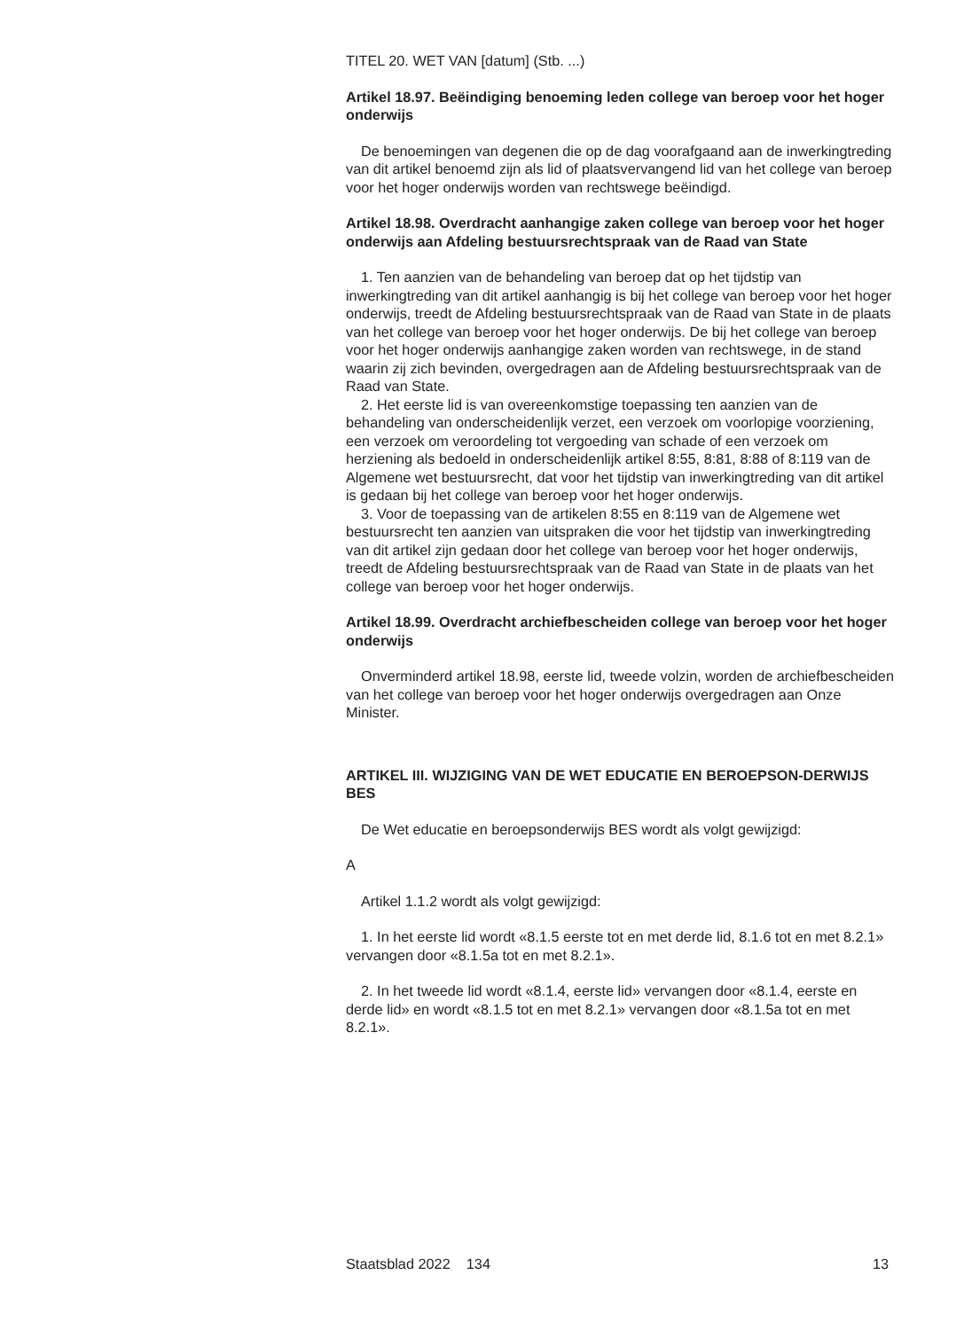TITEL 20. WET VAN [datum] (Stb. ...)
Artikel 18.97. Beëindiging benoeming leden college van beroep voor het hoger onderwijs
De benoemingen van degenen die op de dag voorafgaand aan de inwerkingtreding van dit artikel benoemd zijn als lid of plaatsvervangend lid van het college van beroep voor het hoger onderwijs worden van rechtswege beëindigd.
Artikel 18.98. Overdracht aanhangige zaken college van beroep voor het hoger onderwijs aan Afdeling bestuursrechtspraak van de Raad van State
1. Ten aanzien van de behandeling van beroep dat op het tijdstip van inwerkingtreding van dit artikel aanhangig is bij het college van beroep voor het hoger onderwijs, treedt de Afdeling bestuursrechtspraak van de Raad van State in de plaats van het college van beroep voor het hoger onderwijs. De bij het college van beroep voor het hoger onderwijs aanhangige zaken worden van rechtswege, in de stand waarin zij zich bevinden, overgedragen aan de Afdeling bestuursrechtspraak van de Raad van State.
2. Het eerste lid is van overeenkomstige toepassing ten aanzien van de behandeling van onderscheidenlijk verzet, een verzoek om voorlopige voorziening, een verzoek om veroordeling tot vergoeding van schade of een verzoek om herziening als bedoeld in onderscheidenlijk artikel 8:55, 8:81, 8:88 of 8:119 van de Algemene wet bestuursrecht, dat voor het tijdstip van inwerkingtreding van dit artikel is gedaan bij het college van beroep voor het hoger onderwijs.
3. Voor de toepassing van de artikelen 8:55 en 8:119 van de Algemene wet bestuursrecht ten aanzien van uitspraken die voor het tijdstip van inwerkingtreding van dit artikel zijn gedaan door het college van beroep voor het hoger onderwijs, treedt de Afdeling bestuursrechtspraak van de Raad van State in de plaats van het college van beroep voor het hoger onderwijs.
Artikel 18.99. Overdracht archiefbescheiden college van beroep voor het hoger onderwijs
Onverminderd artikel 18.98, eerste lid, tweede volzin, worden de archiefbescheiden van het college van beroep voor het hoger onderwijs overgedragen aan Onze Minister.
ARTIKEL III. WIJZIGING VAN DE WET EDUCATIE EN BEROEPSON-DERWIJS BES
De Wet educatie en beroepsonderwijs BES wordt als volgt gewijzigd:
A
Artikel 1.1.2 wordt als volgt gewijzigd:
1. In het eerste lid wordt «8.1.5 eerste tot en met derde lid, 8.1.6 tot en met 8.2.1» vervangen door «8.1.5a tot en met 8.2.1».
2. In het tweede lid wordt «8.1.4, eerste lid» vervangen door «8.1.4, eerste en derde lid» en wordt «8.1.5 tot en met 8.2.1» vervangen door «8.1.5a tot en met 8.2.1».
Staatsblad 2022 134 13